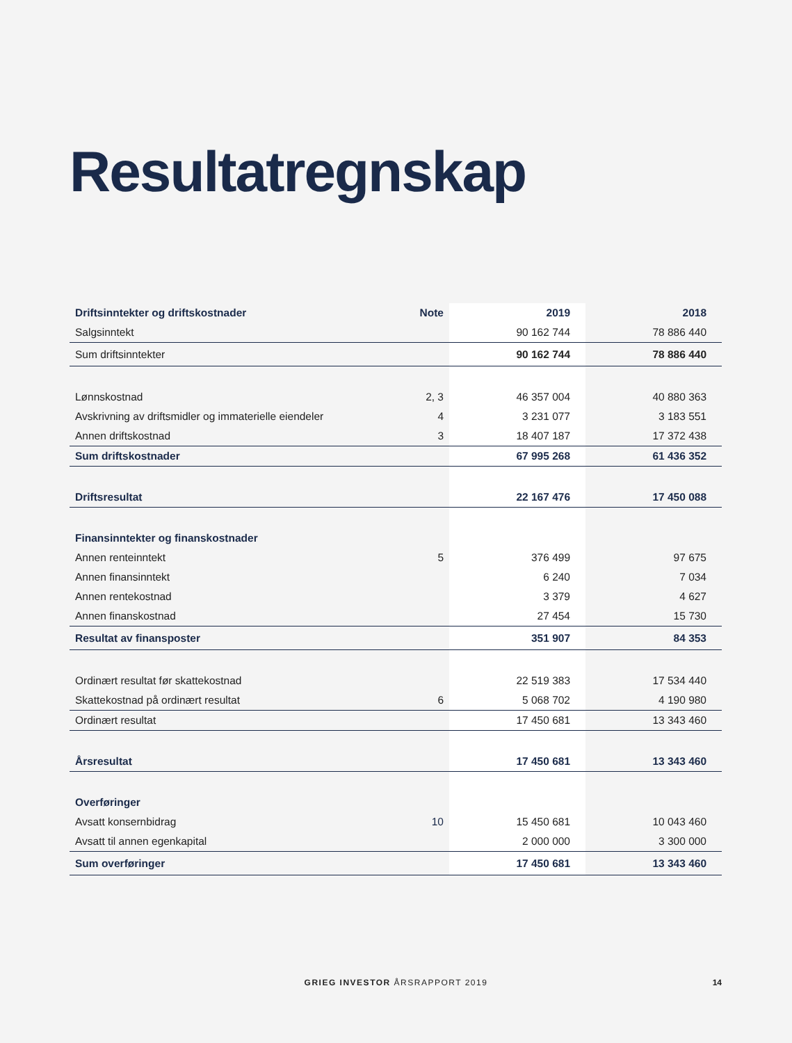Resultatregnskap
| Driftsinntekter og driftskostnader | Note | 2019 | 2018 |
| --- | --- | --- | --- |
| Salgsinntekt | | 90 162 744 | 78 886 440 |
| Sum driftsinntekter | | 90 162 744 | 78 886 440 |
| Lønnskostnad | 2, 3 | 46 357 004 | 40 880 363 |
| Avskrivning av driftsmidler og immaterielle eiendeler | 4 | 3 231 077 | 3 183 551 |
| Annen driftskostnad | 3 | 18 407 187 | 17 372 438 |
| Sum driftskostnader | | 67 995 268 | 61 436 352 |
| Driftsresultat | | 22 167 476 | 17 450 088 |
| Finansinntekter og finanskostnader | | | |
| Annen renteinntekt | 5 | 376 499 | 97 675 |
| Annen finansinntekt | | 6 240 | 7 034 |
| Annen rentekostnad | | 3 379 | 4 627 |
| Annen finanskostnad | | 27 454 | 15 730 |
| Resultat av finansposter | | 351 907 | 84 353 |
| Ordinært resultat før skattekostnad | | 22 519 383 | 17 534 440 |
| Skattekostnad på ordinært resultat | 6 | 5 068 702 | 4 190 980 |
| Ordinært resultat | | 17 450 681 | 13 343 460 |
| Årsresultat | | 17 450 681 | 13 343 460 |
| Overføringer | | | |
| Avsatt konsernbidrag | 10 | 15 450 681 | 10 043 460 |
| Avsatt til annen egenkapital | | 2 000 000 | 3 300 000 |
| Sum overføringer | | 17 450 681 | 13 343 460 |
GRIEG INVESTOR ÅRSRAPPORT 2019 14